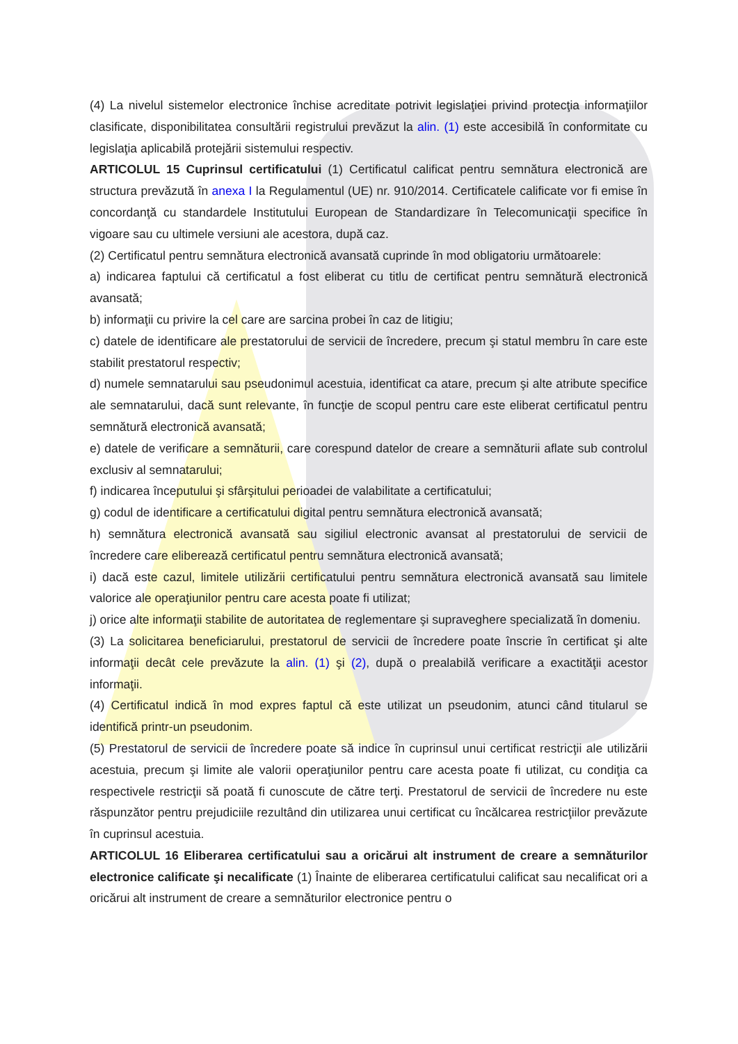(4) La nivelul sistemelor electronice închise acreditate potrivit legislaţiei privind protecţia informaţiilor clasificate, disponibilitatea consultării registrului prevăzut la alin. (1) este accesibilă în conformitate cu legislaţia aplicabilă protejării sistemului respectiv.
ARTICOLUL 15 Cuprinsul certificatului (1) Certificatul calificat pentru semnătura electronică are structura prevăzută în anexa I la Regulamentul (UE) nr. 910/2014. Certificatele calificate vor fi emise în concordanţă cu standardele Institutului European de Standardizare în Telecomunicaţii specifice în vigoare sau cu ultimele versiuni ale acestora, după caz.
(2) Certificatul pentru semnătura electronică avansată cuprinde în mod obligatoriu următoarele:
a) indicarea faptului că certificatul a fost eliberat cu titlu de certificat pentru semnătură electronică avansată;
b) informaţii cu privire la cel care are sarcina probei în caz de litigiu;
c) datele de identificare ale prestatorului de servicii de încredere, precum şi statul membru în care este stabilit prestatorul respectiv;
d) numele semnatarului sau pseudonimul acestuia, identificat ca atare, precum şi alte atribute specifice ale semnatarului, dacă sunt relevante, în funcţie de scopul pentru care este eliberat certificatul pentru semnătură electronică avansată;
e) datele de verificare a semnăturii, care corespund datelor de creare a semnăturii aflate sub controlul exclusiv al semnatarului;
f) indicarea începutului şi sfârşitului perioadei de valabilitate a certificatului;
g) codul de identificare a certificatului digital pentru semnătura electronică avansată;
h) semnătura electronică avansată sau sigiliul electronic avansat al prestatorului de servicii de încredere care eliberează certificatul pentru semnătura electronică avansată;
i) dacă este cazul, limitele utilizării certificatului pentru semnătura electronică avansată sau limitele valorice ale operaţiunilor pentru care acesta poate fi utilizat;
j) orice alte informaţii stabilite de autoritatea de reglementare şi supraveghere specializată în domeniu.
(3) La solicitarea beneficiarului, prestatorul de servicii de încredere poate înscrie în certificat şi alte informaţii decât cele prevăzute la alin. (1) şi (2), după o prealabilă verificare a exactităţii acestor informaţii.
(4) Certificatul indică în mod expres faptul că este utilizat un pseudonim, atunci când titularul se identifică printr-un pseudonim.
(5) Prestatorul de servicii de încredere poate să indice în cuprinsul unui certificat restricţii ale utilizării acestuia, precum şi limite ale valorii operaţiunilor pentru care acesta poate fi utilizat, cu condiţia ca respectivele restricţii să poată fi cunoscute de către terţi. Prestatorul de servicii de încredere nu este răspunzător pentru prejudiciile rezultând din utilizarea unui certificat cu încălcarea restricţiilor prevăzute în cuprinsul acestuia.
ARTICOLUL 16 Eliberarea certificatului sau a oricărui alt instrument de creare a semnăturilor electronice calificate şi necalificate (1) Înainte de eliberarea certificatului calificat sau necalificat ori a oricărui alt instrument de creare a semnăturilor electronice pentru o